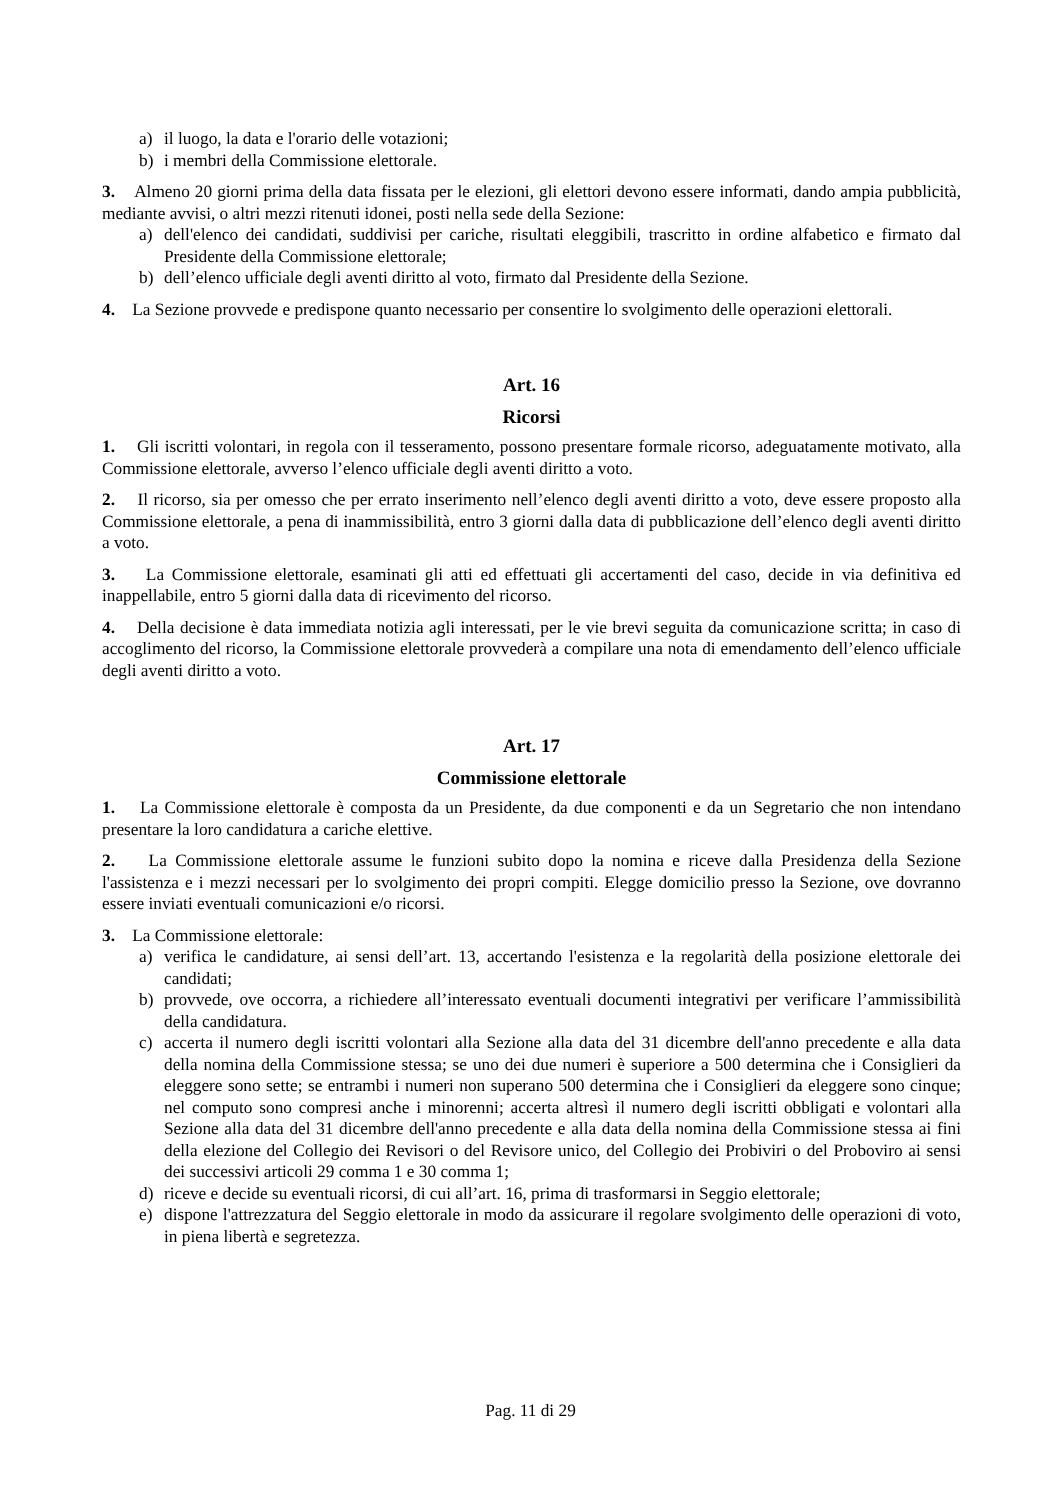a) il luogo, la data e l'orario delle votazioni;
b) i membri della Commissione elettorale.
3. Almeno 20 giorni prima della data fissata per le elezioni, gli elettori devono essere informati, dando ampia pubblicità, mediante avvisi, o altri mezzi ritenuti idonei, posti nella sede della Sezione:
a) dell'elenco dei candidati, suddivisi per cariche, risultati eleggibili, trascritto in ordine alfabetico e firmato dal Presidente della Commissione elettorale;
b) dell’elenco ufficiale degli aventi diritto al voto, firmato dal Presidente della Sezione.
4. La Sezione provvede e predispone quanto necessario per consentire lo svolgimento delle operazioni elettorali.
Art. 16
Ricorsi
1. Gli iscritti volontari, in regola con il tesseramento, possono presentare formale ricorso, adeguatamente motivato, alla Commissione elettorale, avverso l’elenco ufficiale degli aventi diritto a voto.
2. Il ricorso, sia per omesso che per errato inserimento nell’elenco degli aventi diritto a voto, deve essere proposto alla Commissione elettorale, a pena di inammissibilità, entro 3 giorni dalla data di pubblicazione dell’elenco degli aventi diritto a voto.
3. La Commissione elettorale, esaminati gli atti ed effettuati gli accertamenti del caso, decide in via definitiva ed inappellabile, entro 5 giorni dalla data di ricevimento del ricorso.
4. Della decisione è data immediata notizia agli interessati, per le vie brevi seguita da comunicazione scritta; in caso di accoglimento del ricorso, la Commissione elettorale provvederà a compilare una nota di emendamento dell’elenco ufficiale degli aventi diritto a voto.
Art. 17
Commissione elettorale
1. La Commissione elettorale è composta da un Presidente, da due componenti e da un Segretario che non intendano presentare la loro candidatura a cariche elettive.
2. La Commissione elettorale assume le funzioni subito dopo la nomina e riceve dalla Presidenza della Sezione l'assistenza e i mezzi necessari per lo svolgimento dei propri compiti. Elegge domicilio presso la Sezione, ove dovranno essere inviati eventuali comunicazioni e/o ricorsi.
3. La Commissione elettorale:
a) verifica le candidature, ai sensi dell’art. 13, accertando l'esistenza e la regolarità della posizione elettorale dei candidati;
b) provvede, ove occorra, a richiedere all’interessato eventuali documenti integrativi per verificare l’ammissibilità della candidatura.
c) accerta il numero degli iscritti volontari alla Sezione alla data del 31 dicembre dell'anno precedente e alla data della nomina della Commissione stessa; se uno dei due numeri è superiore a 500 determina che i Consiglieri da eleggere sono sette; se entrambi i numeri non superano 500 determina che i Consiglieri da eleggere sono cinque; nel computo sono compresi anche i minorenni; accerta altresì il numero degli iscritti obbligati e volontari alla Sezione alla data del 31 dicembre dell'anno precedente e alla data della nomina della Commissione stessa ai fini della elezione del Collegio dei Revisori o del Revisore unico, del Collegio dei Probiviri o del Proboviro ai sensi dei successivi articoli 29 comma 1 e 30 comma 1;
d) riceve e decide su eventuali ricorsi, di cui all’art. 16, prima di trasformarsi in Seggio elettorale;
e) dispone l'attrezzatura del Seggio elettorale in modo da assicurare il regolare svolgimento delle operazioni di voto, in piena libertà e segretezza.
Pag. 11 di 29